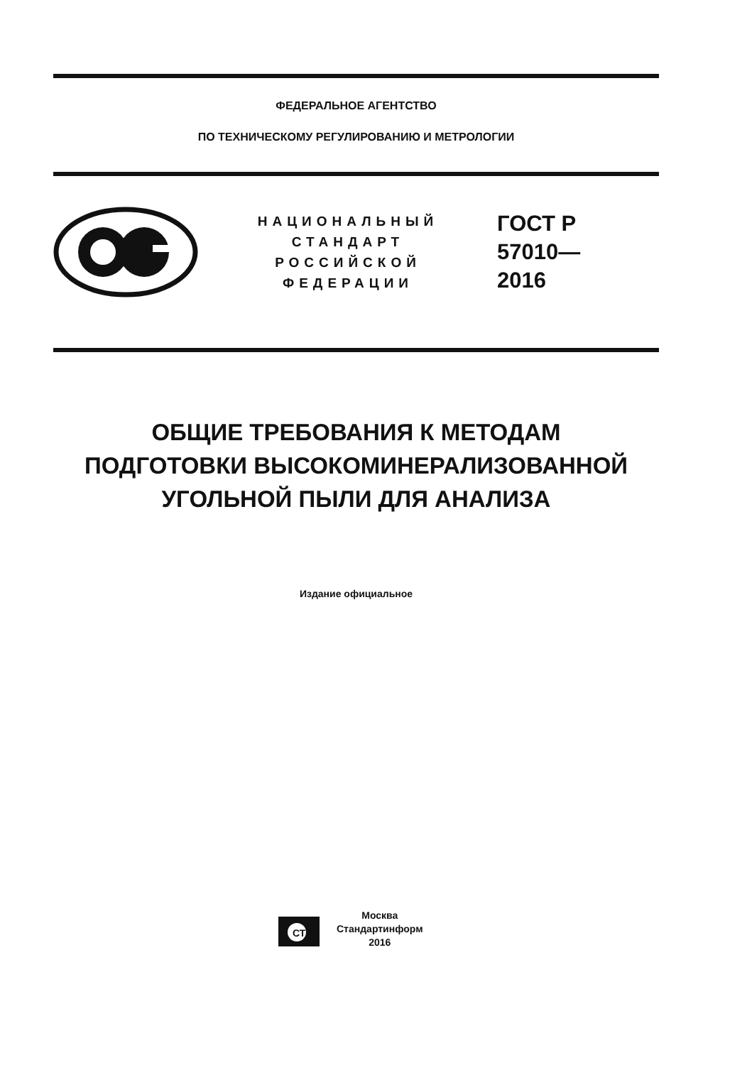ФЕДЕРАЛЬНОЕ АГЕНТСТВО
ПО ТЕХНИЧЕСКОМУ РЕГУЛИРОВАНИЮ И МЕТРОЛОГИИ
НАЦИОНАЛЬНЫЙ
СТАНДАРТ
РОССИЙСКОЙ
ФЕДЕРАЦИИ
ГОСТ Р
57010—
2016
ОБЩИЕ ТРЕБОВАНИЯ К МЕТОДАМ
ПОДГОТОВКИ ВЫСОКОМИНЕРАЛИЗОВАННОЙ
УГОЛЬНОЙ ПЫЛИ ДЛЯ АНАЛИЗА
Издание официальное
СТИ
Москва
Стандартинформ
2016